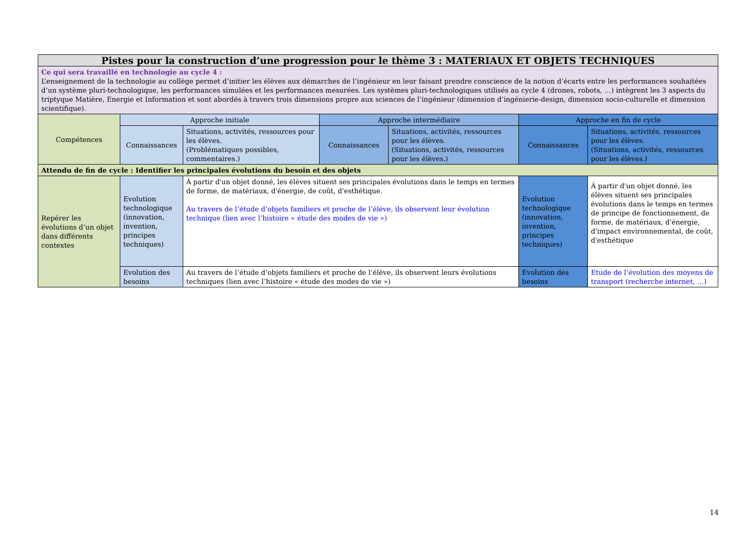| Pistes pour la construction d’une progression pour le thème 3 : MATERIAUX ET OBJETS TECHNIQUES | | | | | | |
| Ce qui sera travaillé en technologie au cycle 4 : L’enseignement de la technologie au collège permet d’initier les élèves aux démarches de l’ingénieur en leur faisant prendre conscience de la notion d’écarts entre les performances souhaitées d’un système pluri-technologique, les performances simulées et les performances mesurées. Les systèmes pluri-technologiques utilisés au cycle 4 (drones, robots, …) intègrent les 3 aspects du triptyque Matière, Energie et Information et sont abordés à travers trois dimensions propre aux sciences de l’ingénieur (dimension d’ingénierie-design, dimension socio-culturelle et dimension scientifique). | | | | | | |
| Compétences | Approche initiale | | Approche intermédiaire | | Approche en fin de cycle | |
| | Connaissances | Situations, activités, ressources pour les élèves. (Problématiques possibles, commentaires.) | Connaissances | Situations, activités, ressources pour les élèves. (Situations, activités, ressources pour les élèves.) | Connaissances | Situations, activités, ressources pour les élèves. (Situations, activités, ressources pour les élèves.) |
| Attendu de fin de cycle : Identifier les principales évolutions du besoin et des objets | | | | | | |
| Repérer les évolutions d’un objet dans différents contextes | Evolution technologique (innovation, invention, principes techniques) | À partir d'un objet donné, les élèves situent ses principales évolutions dans le temps en termes de forme, de matériaux, d'énergie, de coût, d'esthétique. Au travers de l’étude d’objets familiers et proche de l’élève, ils observent leur évolution technique (lien avec l’histoire « étude des modes de vie ») | | | Evolution technologique (innovation, invention, principes techniques) | À partir d'un objet donné, les élèves situent ses principales évolutions dans le temps en termes de principe de fonctionnement, de forme, de matériaux, d'énergie, d'impact environnemental, de coût, d'esthétique |
| | Evolution des besoins | Au travers de l’étude d’objets familiers et proche de l’élève, ils observent leurs évolutions techniques (lien avec l’histoire « étude des modes de vie ») | | | Evolution des besoins | Etude de l’évolution des moyens de transport (recherche internet, …) |
14